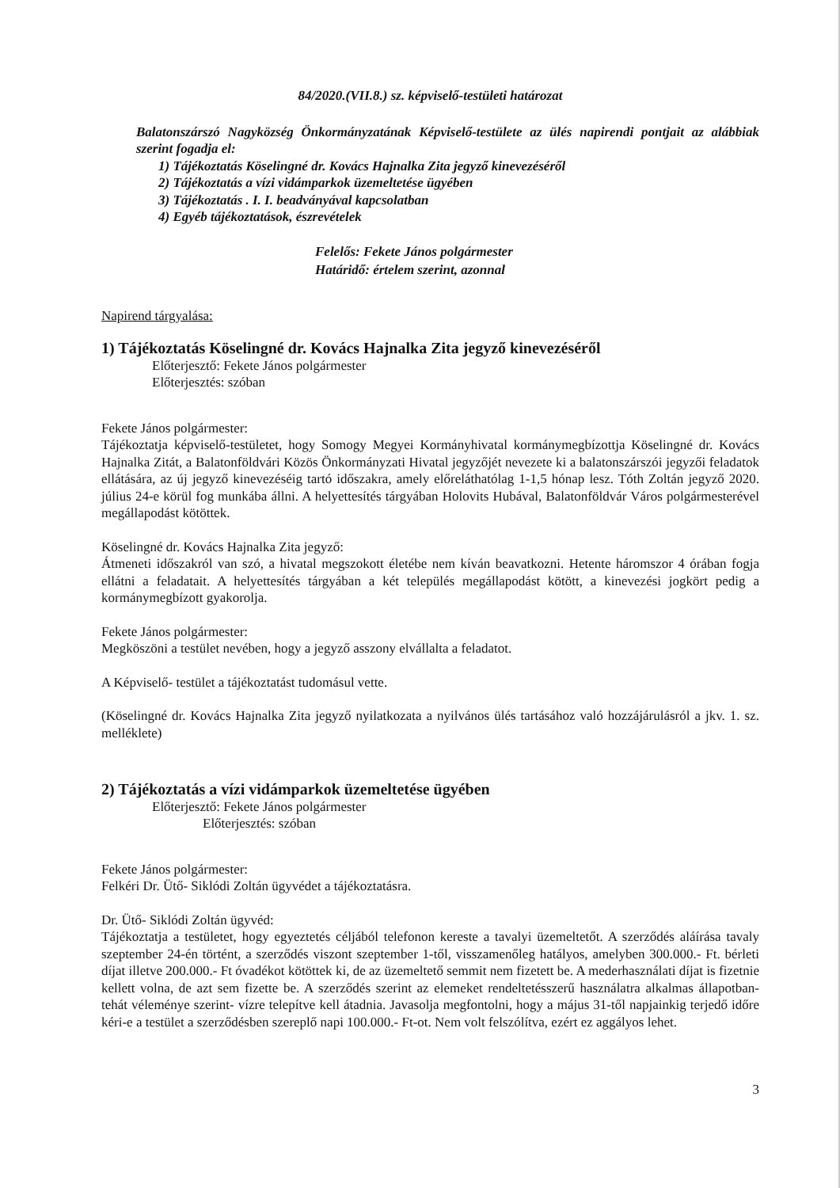84/2020.(VII.8.) sz. képviselő-testületi határozat
Balatonszárszó Nagyközség Önkormányzatának Képviselő-testülete az ülés napirendi pontjait az alábbiak szerint fogadja el:
1) Tájékoztatás Köselingné dr. Kovács Hajnalka Zita jegyző kinevezéséről
2) Tájékoztatás a vízi vidámparkok üzemeltetése ügyében
3) Tájékoztatás . I. I. beadványával kapcsolatban
4) Egyéb tájékoztatások, észrevételek
Felelős: Fekete János polgármester
Határidő: értelem szerint, azonnal
Napirend tárgyalása:
1) Tájékoztatás Köselingné dr. Kovács Hajnalka Zita jegyző kinevezéséről
Előterjesztő: Fekete János polgármester
Előterjesztés: szóban
Fekete János polgármester:
Tájékoztatja képviselő-testületet, hogy Somogy Megyei Kormányhivatal kormánymegbízottja Köselingné dr. Kovács Hajnalka Zitát, a Balatonföldvári Közös Önkormányzati Hivatal jegyzőjét nevezete ki a balatonszárszói jegyzői feladatok ellátására, az új jegyző kinevezéséig tartó időszakra, amely előreláthatólag 1-1,5 hónap lesz. Tóth Zoltán jegyző 2020. július 24-e körül fog munkába állni. A helyettesítés tárgyában Holovits Hubával, Balatonföldvár Város polgármesterével megállapodást kötöttek.
Köselingné dr. Kovács Hajnalka Zita jegyző:
Átmeneti időszakról van szó, a hivatal megszokott életébe nem kíván beavatkozni. Hetente háromszor 4 órában fogja ellátni a feladatait. A helyettesítés tárgyában a két település megállapodást kötött, a kinevezési jogkört pedig a kormánymegbízott gyakorolja.
Fekete János polgármester:
Megköszöni a testület nevében, hogy a jegyző asszony elvállalta a feladatot.
A Képviselő- testület a tájékoztatást tudomásul vette.
(Köselingné dr. Kovács Hajnalka Zita jegyző nyilatkozata a nyilvános ülés tartásához való hozzájárulásról a jkv. 1. sz. melléklete)
2) Tájékoztatás a vízi vidámparkok üzemeltetése ügyében
Előterjesztő: Fekete János polgármester
Előterjesztés: szóban
Fekete János polgármester:
Felkéri Dr. Ütő- Siklódi Zoltán ügyvédet a tájékoztatásra.
Dr. Ütő- Siklódi Zoltán ügyvéd:
Tájékoztatja a testületet, hogy egyeztetés céljából telefonon kereste a tavalyi üzemeltetőt. A szerződés aláírása tavaly szeptember 24-én történt, a szerződés viszont szeptember 1-től, visszamenőleg hatályos, amelyben 300.000.- Ft. bérleti díjat illetve 200.000.- Ft óvadékot kötöttek ki, de az üzemeltető semmit nem fizetett be. A mederhasználati díjat is fizetnie kellett volna, de azt sem fizette be. A szerződés szerint az elemeket rendeltetésszerű használatra alkalmas állapotban- tehát véleménye szerint- vízre telepítve kell átadnia. Javasolja megfontolni, hogy a május 31-től napjainkig terjedő időre kéri-e a testület a szerződésben szereplő napi 100.000.- Ft-ot. Nem volt felszólítva, ezért ez aggályos lehet.
3